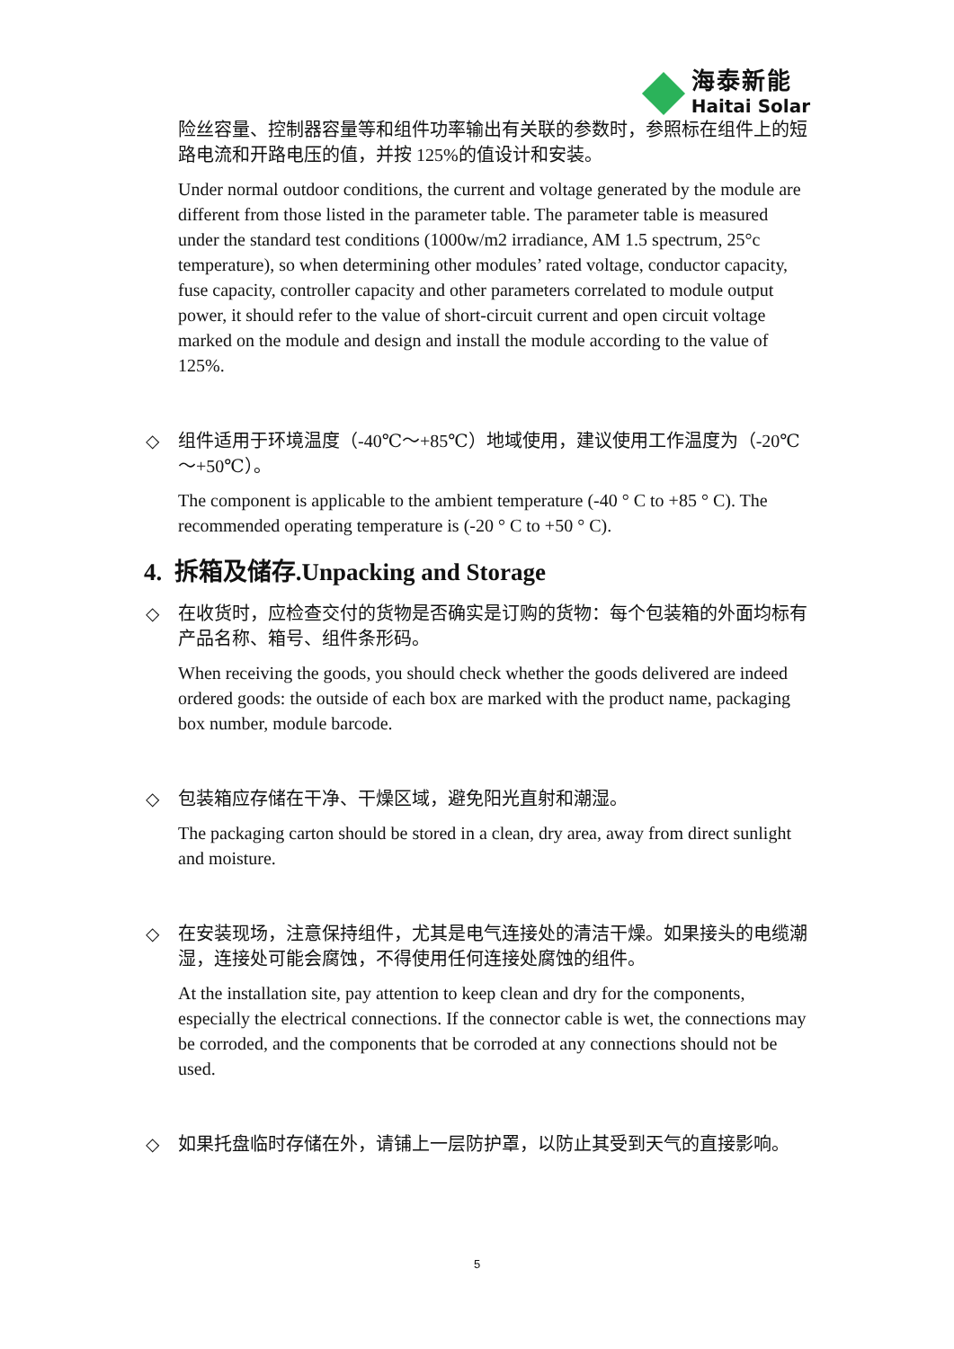海泰新能
Haitai Solar
险丝容量、控制器容量等和组件功率输出有关联的参数时，参照标在组件上的短路电流和开路电压的值，并按 125%的值设计和安装。
Under normal outdoor conditions, the current and voltage generated by the module are different from those listed in the parameter table. The parameter table is measured under the standard test conditions (1000w/m2 irradiance, AM 1.5 spectrum, 25°c temperature), so when determining other modules’ rated voltage, conductor capacity, fuse capacity, controller capacity and other parameters correlated to module output power, it should refer to the value of short-circuit current and open circuit voltage marked on the module and design and install the module according to the value of 125%.
◇ 组件适用于环境温度（-40℃～+85℃）地域使用，建议使用工作温度为（-20℃～+50℃）。
The component is applicable to the ambient temperature (-40 ° C to +85 ° C). The recommended operating temperature is (-20 ° C to +50 ° C).
4. 拆箱及储存.Unpacking and Storage
◇ 在收货时，应检查交付的货物是否确实是订购的货物：每个包装箱的外面均标有产品名称、箱号、组件条形码。
When receiving the goods, you should check whether the goods delivered are indeed ordered goods: the outside of each box are marked with the product name, packaging box number, module barcode.
◇ 包装箱应存储在干净、干燥区域，避免阳光直射和潮湿。
The packaging carton should be stored in a clean, dry area, away from direct sunlight and moisture.
◇ 在安装现场，注意保持组件，尤其是电气连接处的清洁干燥。如果接头的电缆潮湿，连接处可能会腐蚀，不得使用任何连接处腐蚀的组件。
At the installation site, pay attention to keep clean and dry for the components, especially the electrical connections. If the connector cable is wet, the connections may be corroded, and the components that be corroded at any connections should not be used.
◇ 如果托盘临时存储在外，请铺上一层防护罩，以防止其受到天气的直接影响。
5